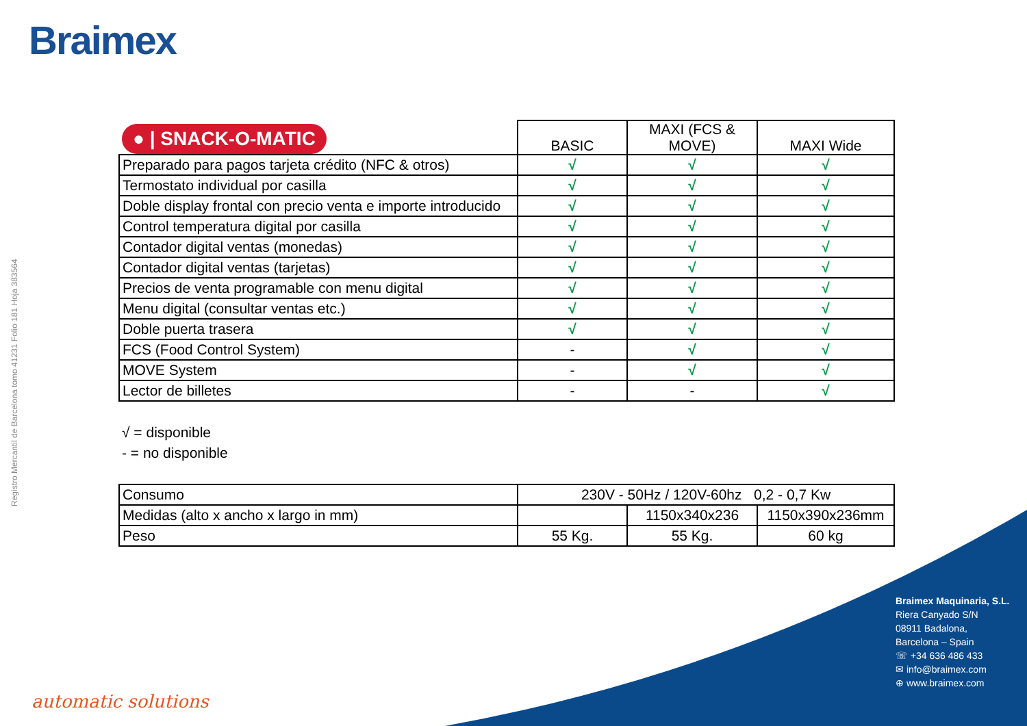Braimex
Registro Mercantil de Barcelona tomo 41231 Folio 181 Hoja 383564
| ● / SNACK-O-MATIC | BASIC | MAXI (FCS & MOVE) | MAXI Wide |
| --- | --- | --- | --- |
| Preparado para pagos tarjeta crédito (NFC & otros) | √ | √ | √ |
| Termostato individual por casilla | √ | √ | √ |
| Doble display frontal con precio venta e importe introducido | √ | √ | √ |
| Control temperatura digital por casilla | √ | √ | √ |
| Contador digital ventas (monedas) | √ | √ | √ |
| Contador digital ventas (tarjetas) | √ | √ | √ |
| Precios de venta programable con menu digital | √ | √ | √ |
| Menu digital (consultar ventas etc.) | √ | √ | √ |
| Doble puerta trasera | √ | √ | √ |
| FCS (Food Control System) | - | √ | √ |
| MOVE System | - | √ | √ |
| Lector de billetes | - | - | √ |
√ = disponible
- = no disponible
| Consumo | 230V - 50Hz / 120V-60hz 0,2 - 0,7 Kw | | |
| Medidas (alto x ancho x largo in mm) | | 1150x340x236 | 1150x390x236mm |
| Peso | 55 Kg. | 55 Kg. | 60 kg |
Braimex Maquinaria, S.L.
Riera Canyado S/N
08911 Badalona,
Barcelona – Spain
☏ +34 636 486 433
✉ info@braimex.com
⊕ www.braimex.com
automatic solutions